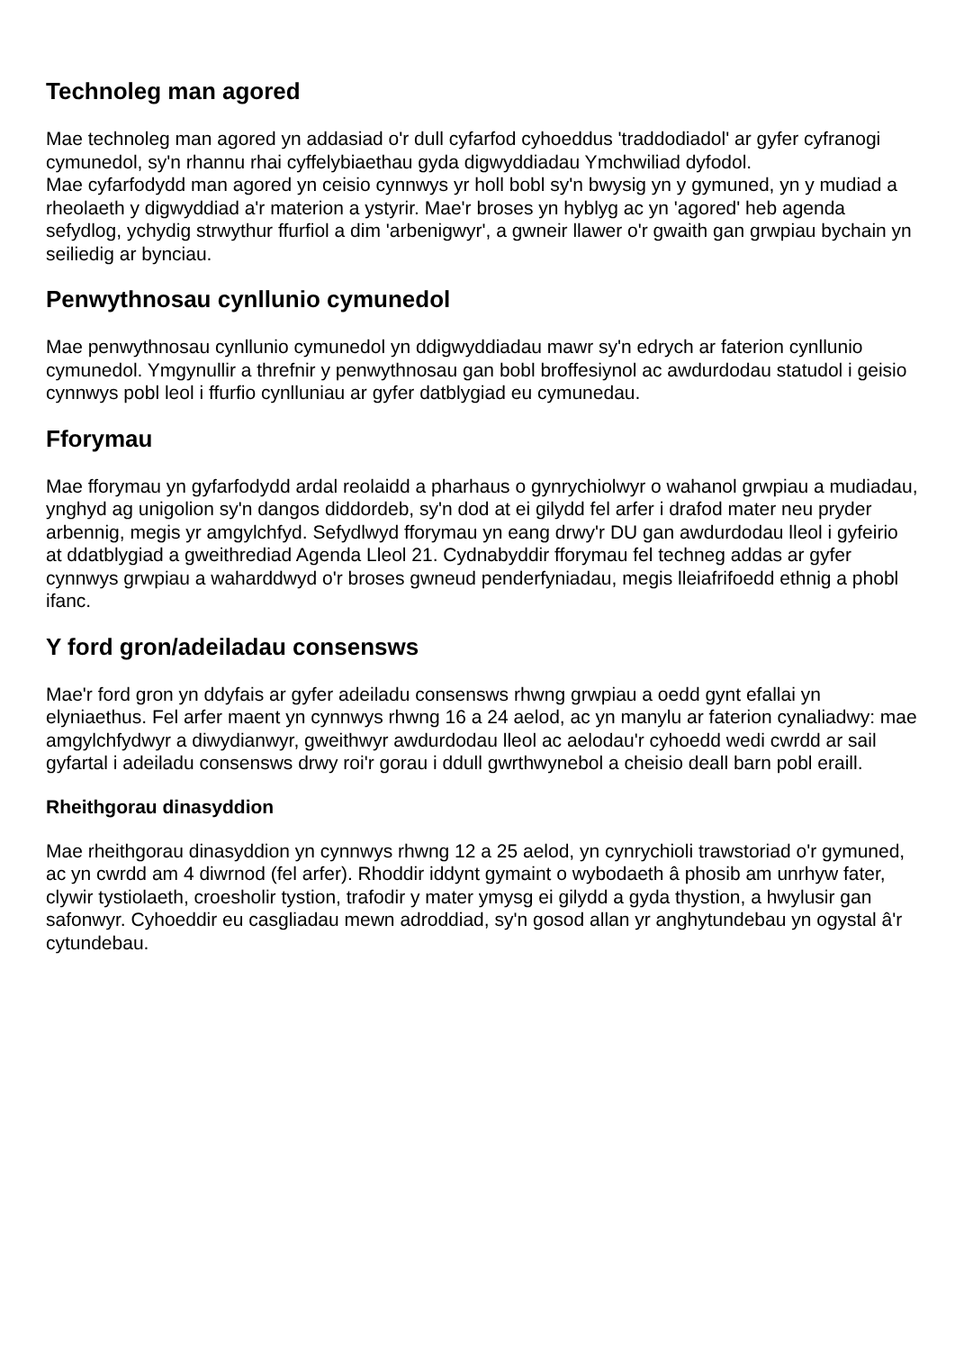Technoleg man agored
Mae technoleg man agored yn addasiad o'r dull cyfarfod cyhoeddus 'traddodiadol' ar gyfer cyfranogi cymunedol, sy'n rhannu rhai cyffelybiaethau gyda digwyddiadau Ymchwiliad dyfodol.
Mae cyfarfodydd man agored yn ceisio cynnwys yr holl bobl sy'n bwysig yn y gymuned, yn y mudiad a rheolaeth y digwyddiad a'r materion a ystyrir. Mae'r broses yn hyblyg ac yn 'agored' heb agenda sefydlog, ychydig strwythur ffurfiol a dim 'arbenigwyr', a gwneir llawer o'r gwaith gan grwpiau bychain yn seiliedig ar bynciau.
Penwythnosau cynllunio cymunedol
Mae penwythnosau cynllunio cymunedol yn ddigwyddiadau mawr sy'n edrych ar faterion cynllunio cymunedol. Ymgynullir a threfnir y penwythnosau gan bobl broffesiynol ac awdurdodau statudol i geisio cynnwys pobl leol i ffurfio cynlluniau ar gyfer datblygiad eu cymunedau.
Fforymau
Mae fforymau yn gyfarfodydd ardal reolaidd a pharhaus o gynrychiolwyr o wahanol grwpiau a mudiadau, ynghyd ag unigolion sy'n dangos diddordeb, sy'n dod at ei gilydd fel arfer i drafod mater neu pryder arbennig, megis yr amgylchfyd. Sefydlwyd fforymau yn eang drwy'r DU gan awdurdodau lleol i gyfeirio at ddatblygiad a gweithrediad Agenda Lleol 21. Cydnabyddir fforymau fel techneg addas ar gyfer cynnwys grwpiau a waharddwyd o'r broses gwneud penderfyniadau, megis lleiafrifoedd ethnig a phobl ifanc.
Y ford gron/adeiladau consensws
Mae'r ford gron yn ddyfais ar gyfer adeiladu consensws rhwng grwpiau a oedd gynt efallai yn elyniaethus. Fel arfer maent yn cynnwys rhwng 16 a 24 aelod, ac yn manylu ar faterion cynaliadwy: mae amgylchfydwyr a diwydianwyr, gweithwyr awdurdodau lleol ac aelodau'r cyhoedd wedi cwrdd ar sail gyfartal i adeiladu consensws drwy roi'r gorau i ddull gwrthwynebol a cheisio deall barn pobl eraill.
Rheithgorau dinasyddion
Mae rheithgorau dinasyddion yn cynnwys rhwng 12 a 25 aelod, yn cynrychioli trawstoriad o'r gymuned, ac yn cwrdd am 4 diwrnod (fel arfer). Rhoddir iddynt gymaint o wybodaeth â phosib am unrhyw fater, clywir tystiolaeth, croesholir tystion, trafodir y mater ymysg ei gilydd a gyda thystion, a hwylusir gan safonwyr. Cyhoeddir eu casgliadau mewn adroddiad, sy'n gosod allan yr anghytundebau yn ogystal â'r cytundebau.